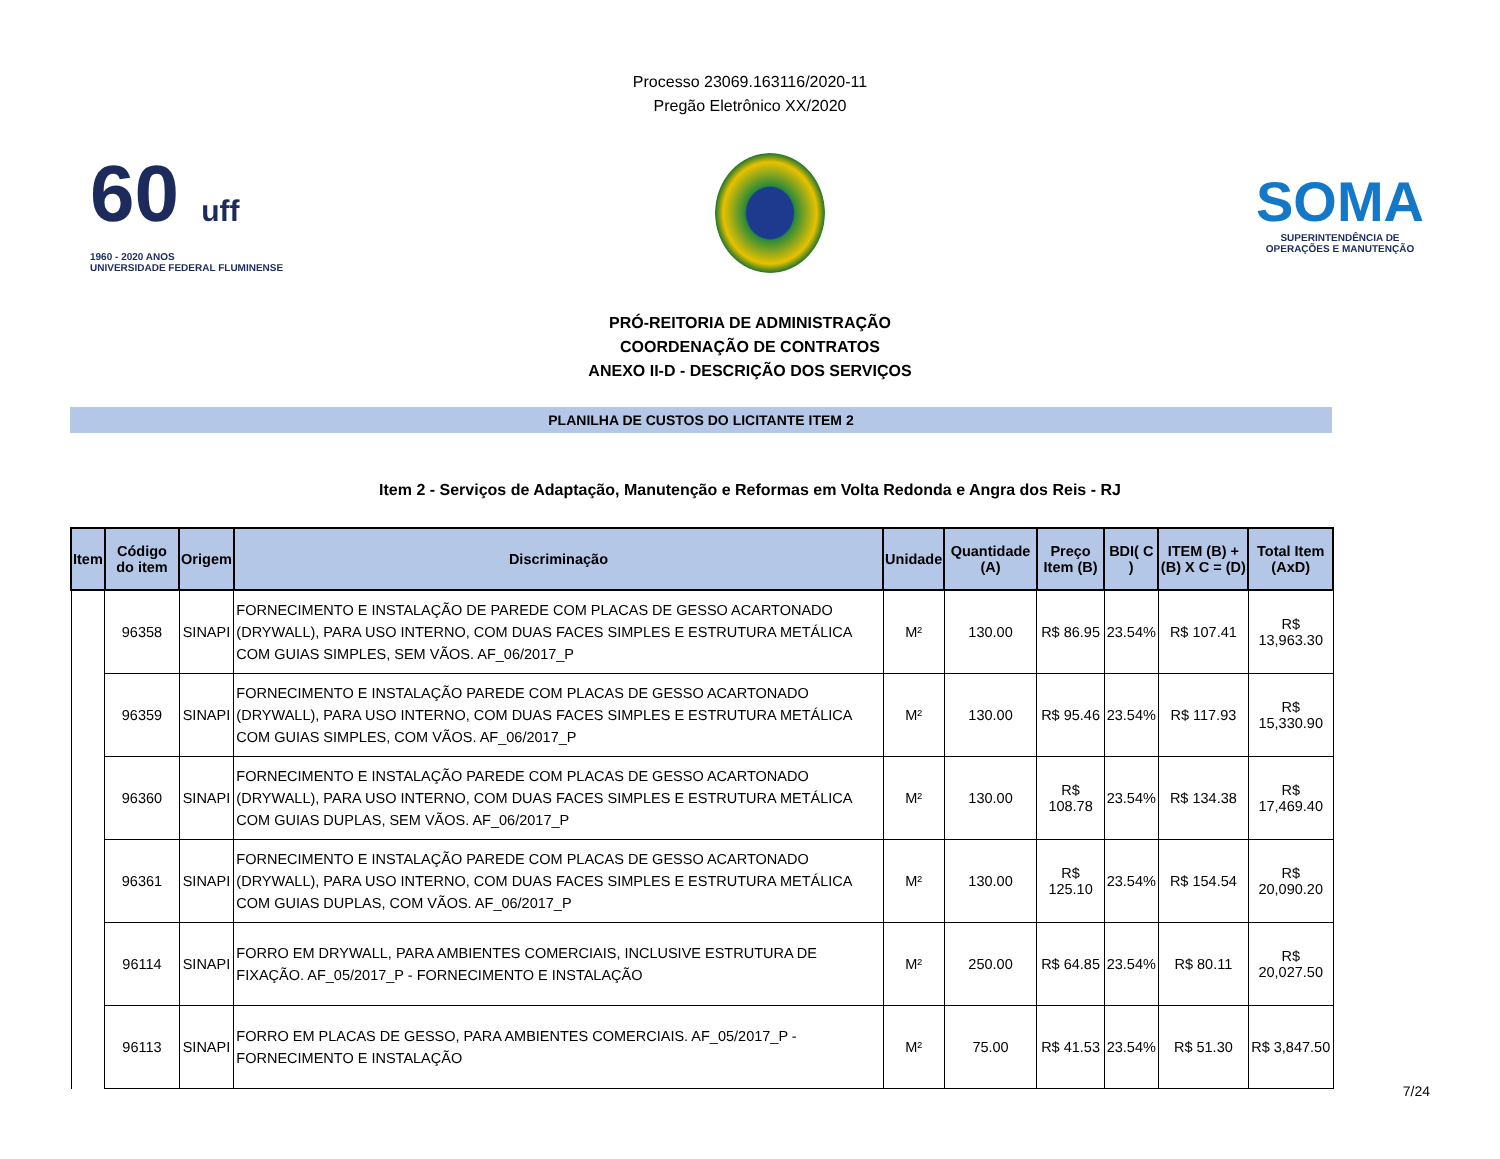Processo 23069.163116/2020-11
Pregão Eletrônico XX/2020
60 uff
1960 - 2020 ANOS
UNIVERSIDADE FEDERAL FLUMINENSE
SOMA
SUPERINTENDÊNCIA DE
OPERAÇÕES E MANUTENÇÃO
PRÓ-REITORIA DE ADMINISTRAÇÃO
COORDENAÇÃO DE CONTRATOS
ANEXO II-D - DESCRIÇÃO DOS SERVIÇOS
PLANILHA DE CUSTOS DO LICITANTE ITEM 2
Item 2 - Serviços de Adaptação, Manutenção e Reformas em Volta Redonda e Angra dos Reis - RJ
| Item | Código do item | Origem | Discriminação | Unidade | Quantidade (A) | Preço Item (B) | BDI( C ) | ITEM (B) + (B) X C = (D) | Total Item (AxD) |
| --- | --- | --- | --- | --- | --- | --- | --- | --- | --- |
| | 96358 | SINAPI | FORNECIMENTO E INSTALAÇÃO DE PAREDE COM PLACAS DE GESSO ACARTONADO (DRYWALL), PARA USO INTERNO, COM DUAS FACES SIMPLES E ESTRUTURA METÁLICA COM GUIAS SIMPLES, SEM VÃOS. AF_06/2017_P | M² | 130.00 | R$ 86.95 | 23.54% | R$ 107.41 | R$ 13,963.30 |
| | 96359 | SINAPI | FORNECIMENTO E INSTALAÇÃO PAREDE COM PLACAS DE GESSO ACARTONADO (DRYWALL), PARA USO INTERNO, COM DUAS FACES SIMPLES E ESTRUTURA METÁLICA COM GUIAS SIMPLES, COM VÃOS. AF_06/2017_P | M² | 130.00 | R$ 95.46 | 23.54% | R$ 117.93 | R$ 15,330.90 |
| | 96360 | SINAPI | FORNECIMENTO E INSTALAÇÃO PAREDE COM PLACAS DE GESSO ACARTONADO (DRYWALL), PARA USO INTERNO, COM DUAS FACES SIMPLES E ESTRUTURA METÁLICA COM GUIAS DUPLAS, SEM VÃOS. AF_06/2017_P | M² | 130.00 | R$ 108.78 | 23.54% | R$ 134.38 | R$ 17,469.40 |
| | 96361 | SINAPI | FORNECIMENTO E INSTALAÇÃO PAREDE COM PLACAS DE GESSO ACARTONADO (DRYWALL), PARA USO INTERNO, COM DUAS FACES SIMPLES E ESTRUTURA METÁLICA COM GUIAS DUPLAS, COM VÃOS. AF_06/2017_P | M² | 130.00 | R$ 125.10 | 23.54% | R$ 154.54 | R$ 20,090.20 |
| | 96114 | SINAPI | FORRO EM DRYWALL, PARA AMBIENTES COMERCIAIS, INCLUSIVE ESTRUTURA DE FIXAÇÃO. AF_05/2017_P - FORNECIMENTO E INSTALAÇÃO | M² | 250.00 | R$ 64.85 | 23.54% | R$ 80.11 | R$ 20,027.50 |
| | 96113 | SINAPI | FORRO EM PLACAS DE GESSO, PARA AMBIENTES COMERCIAIS. AF_05/2017_P - FORNECIMENTO E INSTALAÇÃO | M² | 75.00 | R$ 41.53 | 23.54% | R$ 51.30 | R$ 3,847.50 |
7/24